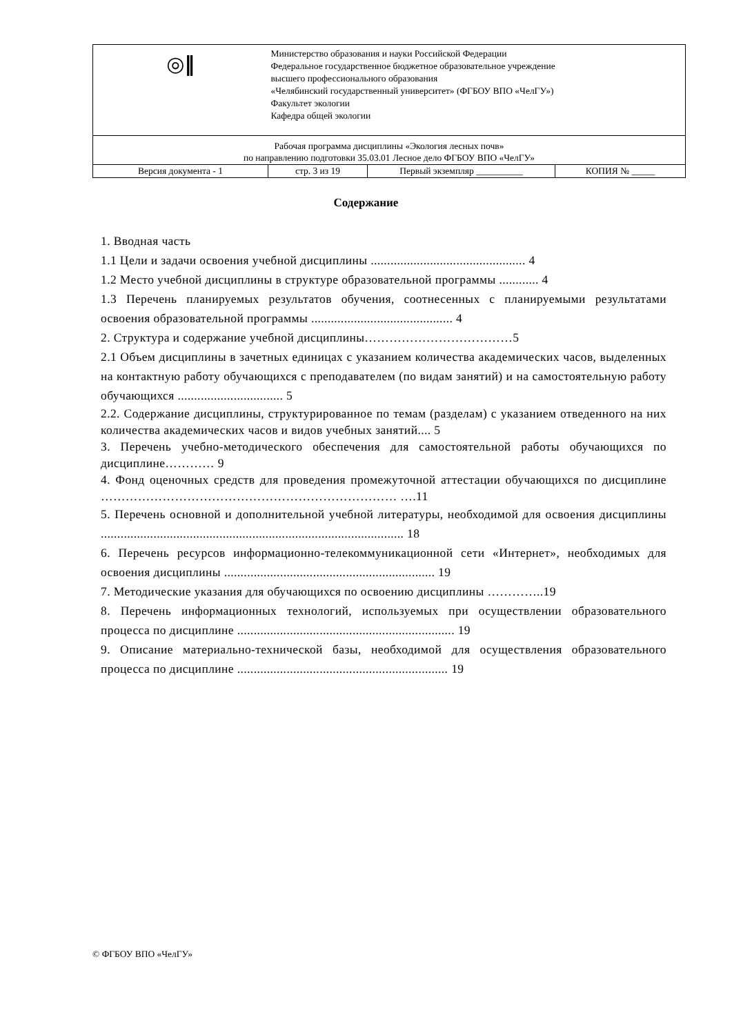| ◎‖ | Министерство образования и науки Российской Федерации Федеральное государственное бюджетное образовательное учреждение высшего профессионального образования «Челябинский государственный университет» (ФГБОУ ВПО «ЧелГУ») Факультет экологии Кафедра общей экологии | | |
| Рабочая программа дисциплины «Экология лесных почв» по направлению подготовки 35.03.01 Лесное дело ФГБОУ ВПО «ЧелГУ» | | | |
| Версия документа - 1 | стр. 3 из 19 | Первый экземпляр __________ | КОПИЯ № _____ |
Содержание
1. Вводная часть
1.1 Цели и задачи освоения учебной дисциплины ............................................... 4
1.2 Место учебной дисциплины в структуре образовательной программы ............ 4
1.3 Перечень планируемых результатов обучения, соотнесенных с планируемыми результатами освоения образовательной программы ........................................... 4
2. Структура и содержание учебной дисциплины………………………………5
2.1 Объем дисциплины в зачетных единицах с указанием количества академических часов, выделенных на контактную работу обучающихся с преподавателем (по видам занятий) и на самостоятельную работу обучающихся ................................ 5
2.2. Содержание дисциплины, структурированное по темам (разделам) с указанием отведенного на них количества академических часов и видов учебных занятий.... 5
3. Перечень учебно-методического обеспечения для самостоятельной работы обучающихся по дисциплине………… 9
4. Фонд оценочных средств для проведения промежуточной аттестации обучающихся по дисциплине ……………………………………………………………… ….11
5. Перечень основной и дополнительной учебной литературы, необходимой для освоения дисциплины ............................................................................................ 18
6. Перечень ресурсов информационно-телекоммуникационной сети «Интернет», необходимых для освоения дисциплины ................................................................ 19
7. Методические указания для обучающихся по освоению дисциплины …………..19
8. Перечень информационных технологий, используемых при осуществлении образовательного процесса по дисциплине .................................................................. 19
9. Описание материально-технической базы, необходимой для осуществления образовательного процесса по дисциплине ................................................................ 19
© ФГБОУ ВПО «ЧелГУ»